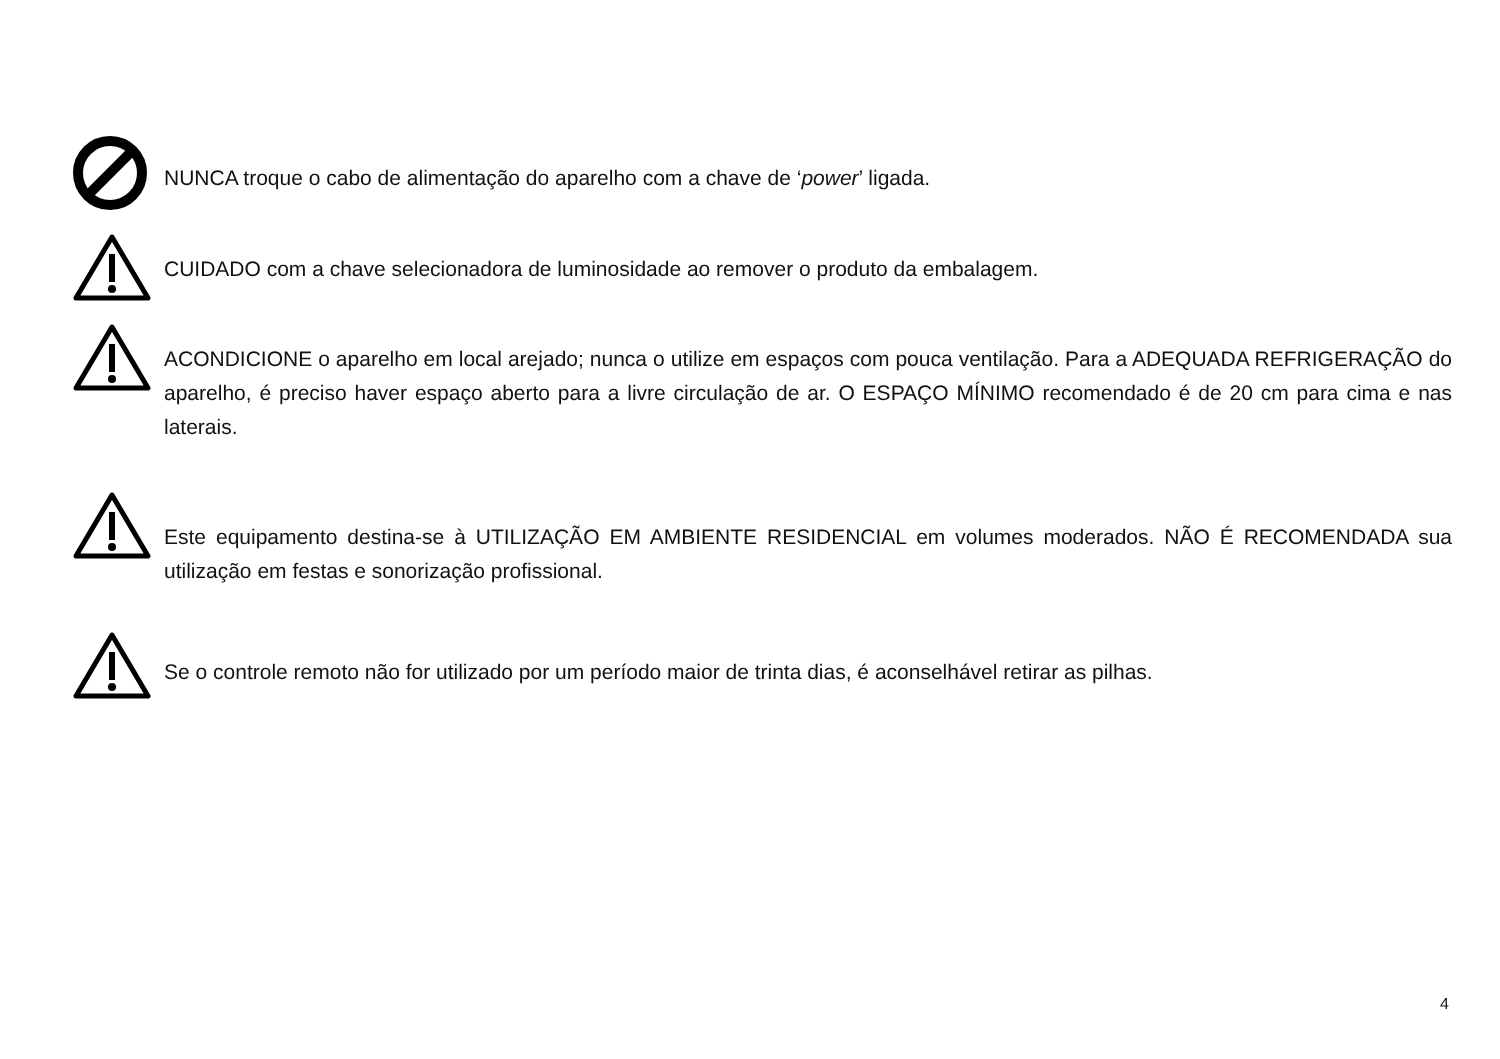NUNCA troque o cabo de alimentação do aparelho com a chave de ‘power’ ligada.
CUIDADO com a chave selecionadora de luminosidade ao remover o produto da embalagem.
ACONDICIONE o aparelho em local arejado; nunca o utilize em espaços com pouca ventilação. Para a ADEQUADA REFRIGERAÇÃO do aparelho, é preciso haver espaço aberto para a livre circulação de ar. O ESPAÇO MÍNIMO recomendado é de 20 cm para cima e nas laterais.
Este equipamento destina-se à UTILIZAÇÃO EM AMBIENTE RESIDENCIAL em volumes moderados. NÃO É RECOMENDADA sua utilização em festas e sonorização profissional.
Se o controle remoto não for utilizado por um período maior de trinta dias, é aconselhável retirar as pilhas.
4